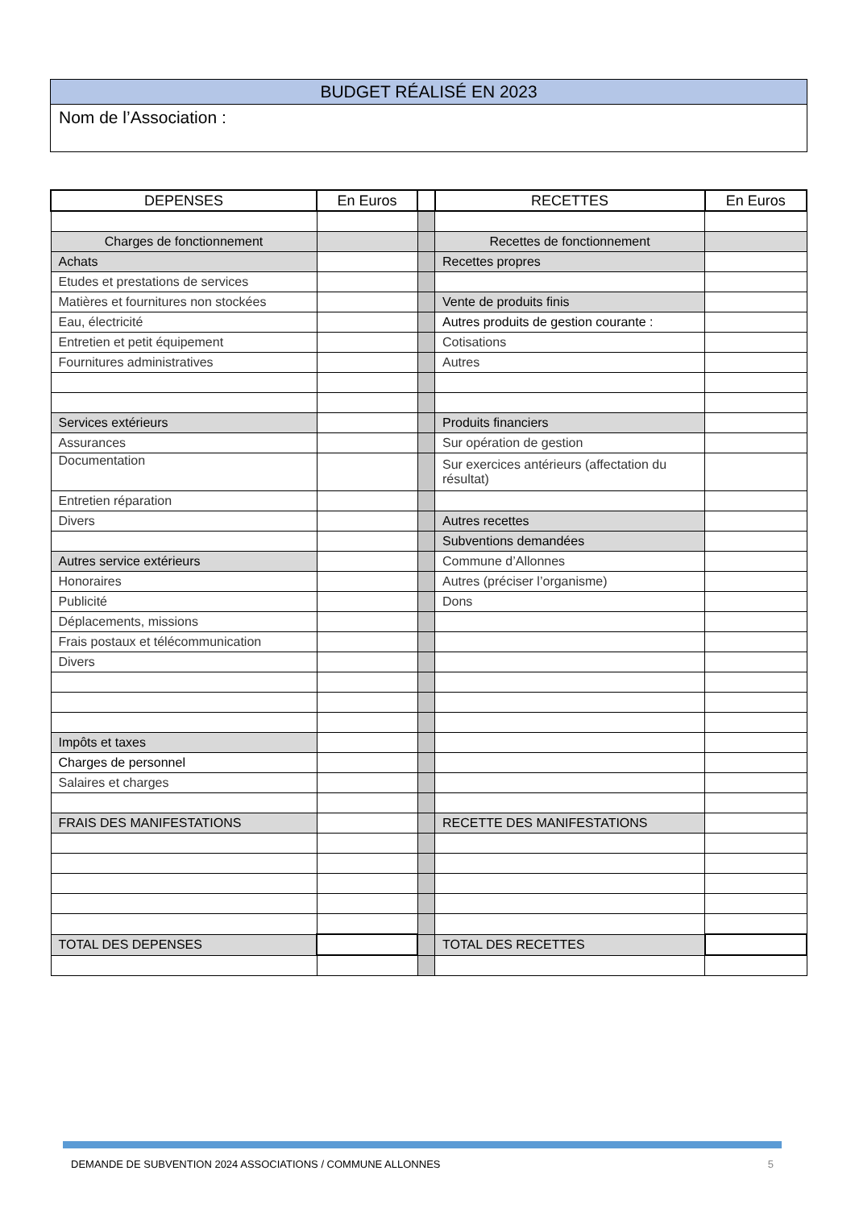BUDGET RÉALISÉ EN 2023
Nom de l’Association :
| DEPENSES | En Euros | | RECETTES | En Euros |
| --- | --- | --- | --- | --- |
| Charges de fonctionnement | | | Recettes de fonctionnement | |
| Achats | | | Recettes propres | |
| Etudes et prestations de services | | | | |
| Matières et fournitures non stockées | | | Vente de produits finis | |
| Eau, électricité | | | Autres produits de gestion courante : | |
| Entretien et petit équipement | | | Cotisations | |
| Fournitures administratives | | | Autres | |
| Services extérieurs | | | Produits financiers | |
| Assurances | | | Sur opération de gestion | |
| Documentation | | | Sur exercices antérieurs (affectation du résultat) | |
| Entretien réparation | | | | |
| Divers | | | Autres recettes | |
| | | | Subventions demandées | |
| Autres service extérieurs | | | Commune d’Allonnes | |
| Honoraires | | | Autres (préciser l’organisme) | |
| Publicité | | | Dons | |
| Déplacements, missions | | | | |
| Frais postaux et télécommunication | | | | |
| Divers | | | | |
| Impôts et taxes | | | | |
| Charges de personnel | | | | |
| Salaires et charges | | | | |
| FRAIS DES MANIFESTATIONS | | | RECETTE DES MANIFESTATIONS | |
| TOTAL DES DEPENSES | | | TOTAL DES RECETTES | |
DEMANDE DE SUBVENTION 2024 ASSOCIATIONS / COMMUNE ALLONNES 5